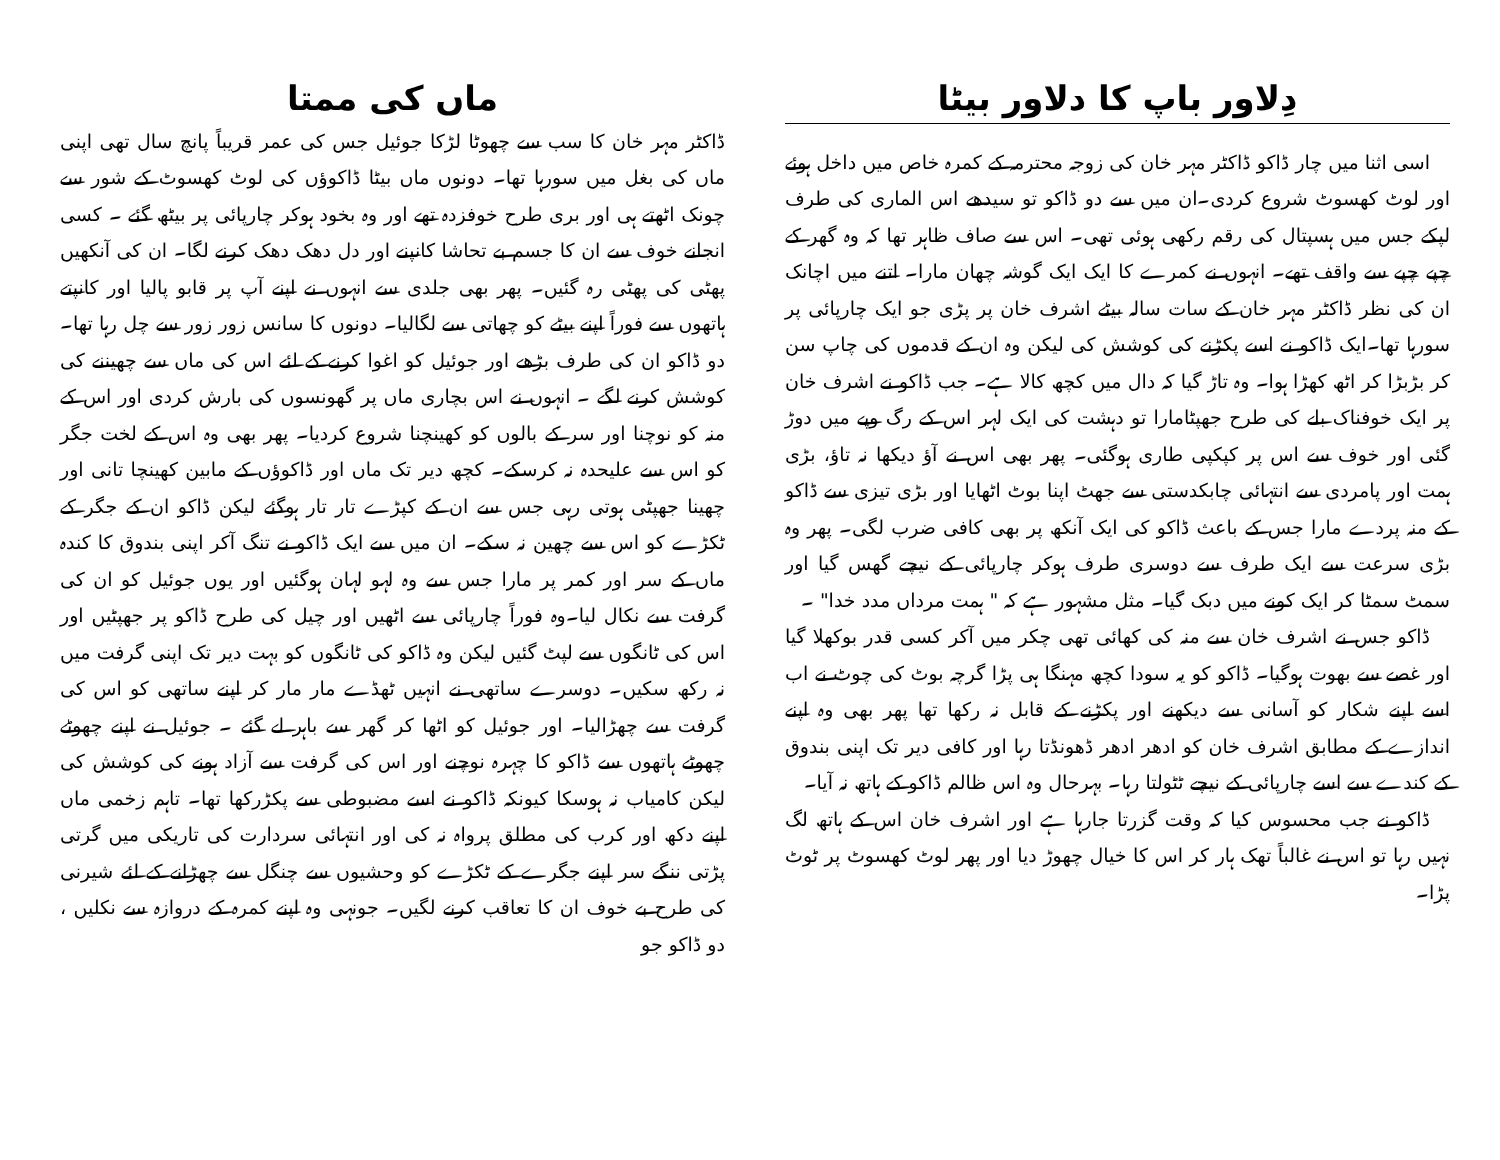دِلاور باپ کا دلاور بیٹا
اسی اثنا میں چار ڈاکو ڈاکٹر مہر خان کی زوجہ محترمہ کے کمرہ خاص میں داخل ہوئے اور لوٹ کھسوٹ شروع کردی۔ان میں سے دو ڈاکو تو سیدھے اس الماری کی طرف لپکے جس میں ہسپتال کی رقم رکھی ہوئی تھی۔ اس سے صاف ظاہر تھا کہ وہ گھر کے چپے چپے سے واقف تھے۔ انہوں نے کمرے کا ایک ایک گوشہ چھان مارا۔ اتنے میں اچانک ان کی نظر ڈاکٹر مہر خان کے سات سالہ بیٹے اشرف خان پر پڑی جو ایک چارپائی پر سورہا تھا۔ایک ڈاکو نے اسے پکڑنے کی کوشش کی لیکن وہ ان کے قدموں کی چاپ سن کر بڑبڑا کر اٹھ کھڑا ہوا۔ وہ تاڑ گیا کہ دال میں کچھ کالا ہے۔ جب ڈاکو نے اشرف خان پر ایک خوفناک بلے کی طرح جھپٹامارا تو دہشت کی ایک لہر اس کے رگ وپے میں دوڑ گئی اور خوف سے اس پر کپکپی طاری ہوگئی۔ پھر بھی اس نے آؤ دیکھا نہ تاؤ، بڑی ہمت اور پامردی سے انتہائی چابکدستی سے جھٹ اپنا بوٹ اٹھایا اور بڑی تیزی سے ڈاکو کے منہ پردے مارا جس کے باعث ڈاکو کی ایک آنکھ پر بھی کافی ضرب لگی۔ پھر وہ بڑی سرعت سے ایک طرف سے دوسری طرف ہوکر چارپائی کے نیچے گھس گیا اور سمٹ سمٹا کر ایک کونے میں دبک گیا۔ مثل مشہور ہے کہ " ہمت مرداں مدد خدا" ۔
ڈاکو جس نے اشرف خان سے منہ کی کھائی تھی چکر میں آکر کسی قدر بوکھلا گیا اور غصے سے بھوت ہوگیا۔ ڈاکو کو یہ سودا کچھ مہنگا ہی پڑا گرچہ بوٹ کی چوٹ نے اب اسے اپنے شکار کو آسانی سے دیکھنے اور پکڑنے کے قابل نہ رکھا تھا پھر بھی وہ اپنے اندازے کے مطابق اشرف خان کو ادھر ادھر ڈھونڈتا رہا اور کافی دیر تک اپنی بندوق کے کندے سے اسے چارپائی کے نیچے ٹٹولتا رہا۔ بہرحال وہ اس ظالم ڈاکو کے ہاتھ نہ آیا۔
ڈاکو نے جب محسوس کیا کہ وقت گزرتا جارہا ہے اور اشرف خان اس کے ہاتھ لگ نہیں رہا تو اس نے غالباً تھک ہار کر اس کا خیال چھوڑ دیا اور پھر لوٹ کھسوٹ پر ٹوٹ پڑا۔
ماں کی ممتا
ڈاکٹر مہر خان کا سب سے چھوٹا لڑکا جوئیل جس کی عمر قریباً پانچ سال تھی اپنی ماں کی بغل میں سورہا تھا۔ دونوں ماں بیٹا ڈاکوؤں کی لوٹ کھسوٹ کے شور سے چونک اٹھتے ہی اور بری طرح خوفزدہ تھے اور وہ بخود ہوکر چارپائی پر بیٹھ گئے ۔ کسی انجانے خوف سے ان کا جسم بے تحاشا کانپنے اور دل دھک دھک کرنے لگا۔ ان کی آنکھیں پھٹی کی پھٹی رہ گئیں۔ پھر بھی جلدی سے انہوں نے اپنے آپ پر قابو پالیا اور کانپتے ہاتھوں سے فوراً اپنے بیٹے کو چھاتی سے لگالیا۔ دونوں کا سانس زور زور سے چل رہا تھا۔ دو ڈاکو ان کی طرف بڑھے اور جوئیل کو اغوا کرنے کے لئے اس کی ماں سے چھیننے کی کوشش کرنے لگے ۔ انہوں نے اس بچاری ماں پر گھونسوں کی بارش کردی اور اس کے منہ کو نوچنا اور سر کے بالوں کو کھینچنا شروع کردیا۔ پھر بھی وہ اس کے لخت جگر کو اس سے علیحدہ نہ کرسکے۔ کچھ دیر تک ماں اور ڈاکوؤں کے مابین کھینچا تانی اور چھینا جھپٹی ہوتی رہی جس سے ان کے کپڑے تار تار ہوگئے لیکن ڈاکو ان کے جگر کے ٹکڑے کو اس سے چھین نہ سکے۔ ان میں سے ایک ڈاکو نے تنگ آکر اپنی بندوق کا کندہ ماں کے سر اور کمر پر مارا جس سے وہ لہو لہان ہوگئیں اور یوں جوئیل کو ان کی گرفت سے نکال لیا۔وہ فوراً چارپائی سے اٹھیں اور چیل کی طرح ڈاکو پر جھپٹیں اور اس کی ٹانگوں سے لپٹ گئیں لیکن وہ ڈاکو کی ٹانگوں کو بہت دیر تک اپنی گرفت میں نہ رکھ سکیں۔ دوسرے ساتھی نے انہیں ٹھڈے مار مار کر اپنے ساتھی کو اس کی گرفت سے چھڑالیا۔ اور جوئیل کو اٹھا کر گھر سے باہر لے گئے ۔ جوئیل نے اپنے چھوٹے چھوٹے ہاتھوں سے ڈاکو کا چہرہ نوچنے اور اس کی گرفت سے آزاد ہونے کی کوشش کی لیکن کامیاب نہ ہوسکا کیونکہ ڈاکو نے اسے مضبوطی سے پکڑرکھا تھا۔ تاہم زخمی ماں اپنے دکھ اور کرب کی مطلق پرواہ نہ کی اور انتہائی سردارت کی تاریکی میں گرتی پڑتی ننگے سر اپنے جگرے کے ٹکڑے کو وحشیوں سے چنگل سے چھڑانے کے لئے شیرنی کی طرح بے خوف ان کا تعاقب کرنے لگیں۔ جونہی وہ اپنے کمرہ کے دروازہ سے نکلیں ، دو ڈاکو جو